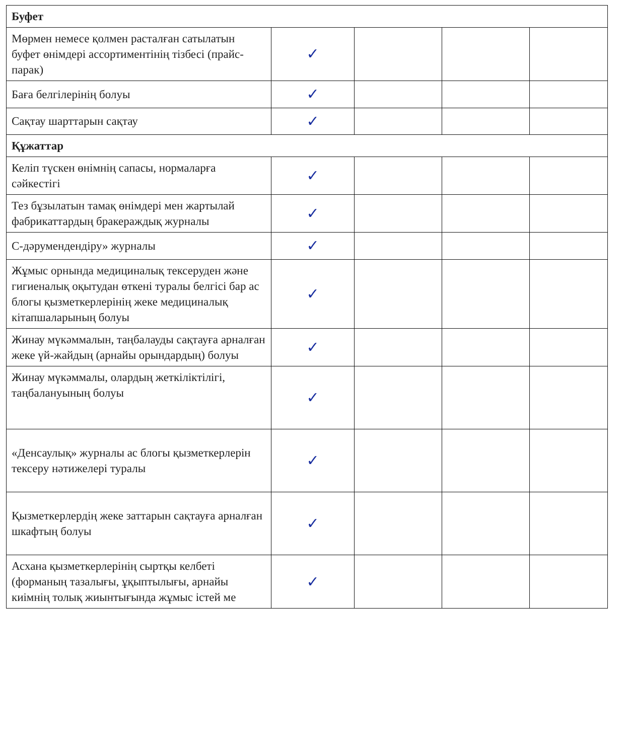| Буфет | | | | |
| Мөрмен немесе қолмен расталған сатылатын буфет өнімдері ассортиментінің тізбесі (прайс-парак) | ✓ | | | |
| Баға белгілерінің болуы | ✓ | | | |
| Сақтау шарттарын сақтау | ✓ | | | |
| Құжаттар | | | | |
| Келіп түскен өнімнің сапасы, нормаларға сәйкестігі | ✓ | | | |
| Тез бұзылатын тамақ өнімдері мен жартылай фабрикаттардың бракераждық журналы | ✓ | | | |
| С-дәрумендендіру» журналы | ✓ | | | |
| Жұмыс орнында медициналық тексеруден және гигиеналық оқытудан өткені туралы белгісі бар ас блогы қызметкерлерінің жеке медициналық кітапшаларының болуы | ✓ | | | |
| Жинау мүкәммалын, таңбалауды сақтауға арналған жеке үй-жайдың (арнайы орындардың) болуы | ✓ | | | |
| Жинау мүкәммалы, олардың жеткіліктілігі, таңбалануының болуы | ✓ | | | |
| «Денсаулық» журналы ас блогы қызметкерлерін тексеру нәтижелері туралы | ✓ | | | |
| Қызметкерлердің жеке заттарын сақтауға арналған шкафтың болуы | ✓ | | | |
| Асхана қызметкерлерінің сыртқы келбеті (форманың тазалығы, ұқыптылығы, арнайы киімнің толық жиынтығында жұмыс істей ме | ✓ | | | |